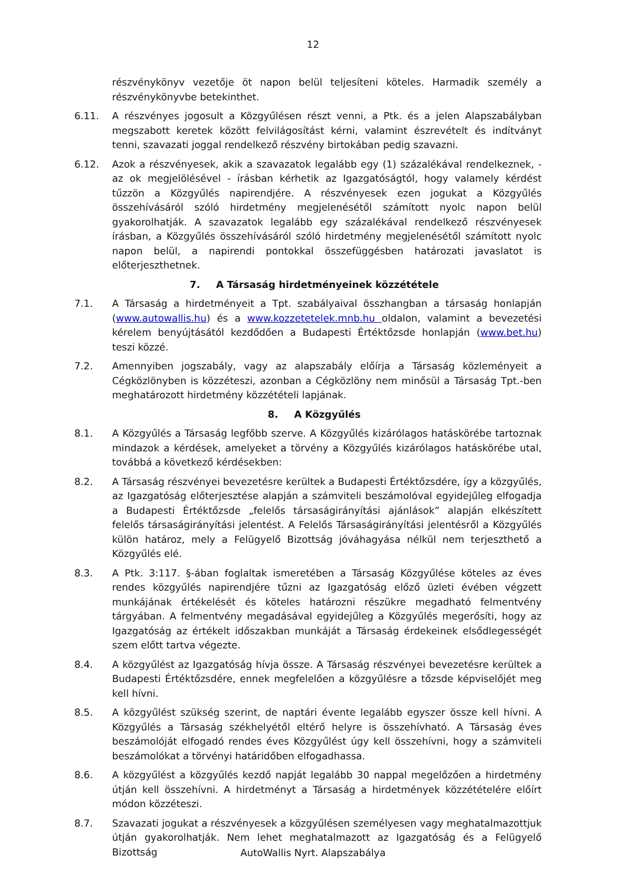12
részvénykönyv vezetője öt napon belül teljesíteni köteles. Harmadik személy a részvénykönyvbe betekinthet.
6.11. A részvényes jogosult a Közgyűlésen részt venni, a Ptk. és a jelen Alapszabályban megszabott keretek között felvilágosítást kérni, valamint észrevételt és indítványt tenni, szavazati joggal rendelkező részvény birtokában pedig szavazni.
6.12. Azok a részvényesek, akik a szavazatok legalább egy (1) százalékával rendelkeznek, - az ok megjelölésével - írásban kérhetik az Igazgatóságtól, hogy valamely kérdést tűzzön a Közgyűlés napirendjére. A részvényesek ezen jogukat a Közgyűlés összehívásáról szóló hirdetmény megjelenésétől számított nyolc napon belül gyakorolhatják. A szavazatok legalább egy százalékával rendelkező részvényesek írásban, a Közgyűlés összehívásáról szóló hirdetmény megjelenésétől számított nyolc napon belül, a napirendi pontokkal összefüggésben határozati javaslatot is előterjeszthetnek.
7. A Társaság hirdetményeinek közzététele
7.1. A Társaság a hirdetményeit a Tpt. szabályaival összhangban a társaság honlapján (www.autowallis.hu) és a www.kozzetetelek.mnb.hu oldalon, valamint a bevezetési kérelem benyújtásától kezdődően a Budapesti Értéktőzsde honlapján (www.bet.hu) teszi közzé.
7.2. Amennyiben jogszabály, vagy az alapszabály előírja a Társaság közleményeit a Cégközlönyben is közzéteszi, azonban a Cégközlöny nem minősül a Társaság Tpt.-ben meghatározott hirdetmény közzétételi lapjának.
8. A Közgyűlés
8.1. A Közgyűlés a Társaság legfőbb szerve. A Közgyűlés kizárólagos hatáskörébe tartoznak mindazok a kérdések, amelyeket a törvény a Közgyűlés kizárólagos hatáskörébe utal, továbbá a következő kérdésekben:
8.2. A Társaság részvényei bevezetésre kerültek a Budapesti Értéktőzsdére, így a közgyűlés, az Igazgatóság előterjesztése alapján a számviteli beszámolóval egyidejűleg elfogadja a Budapesti Értéktőzsde „felelős társaságirányítási ajánlások” alapján elkészített felelős társaságirányítási jelentést. A Felelős Társaságirányítási jelentésről a Közgyűlés külön határoz, mely a Felügyelő Bizottság jóváhagyása nélkül nem terjeszthető a Közgyűlés elé.
8.3. A Ptk. 3:117. §-ában foglaltak ismeretében a Társaság Közgyűlése köteles az éves rendes közgyűlés napirendjére tűzni az Igazgatóság előző üzleti évében végzett munkájának értékelését és köteles határozni részükre megadható felmentvény tárgyában. A felmentvény megadásával egyidejűleg a Közgyűlés megerősíti, hogy az Igazgatóság az értékelt időszakban munkáját a Társaság érdekeinek elsődlegességét szem előtt tartva végezte.
8.4. A közgyűlést az Igazgatóság hívja össze. A Társaság részvényei bevezetésre kerültek a Budapesti Értéktőzsdére, ennek megfelelően a közgyűlésre a tőzsde képviselőjét meg kell hívni.
8.5. A közgyűlést szükség szerint, de naptári évente legalább egyszer össze kell hívni. A Közgyűlés a Társaság székhelyétől eltérő helyre is összehívható. A Társaság éves beszámolóját elfogadó rendes éves Közgyűlést úgy kell összehívni, hogy a számviteli beszámolókat a törvényi határidőben elfogadhassa.
8.6. A közgyűlést a közgyűlés kezdő napját legalább 30 nappal megelőzően a hirdetmény útján kell összehívni. A hirdetményt a Társaság a hirdetmények közzétételére előírt módon közzéteszi.
8.7. Szavazati jogukat a részvényesek a közgyűlésen személyesen vagy meghatalmazottjuk útján gyakorolhatják. Nem lehet meghatalmazott az Igazgatóság és a Felügyelő Bizottság
AutoWallis Nyrt. Alapszabálya